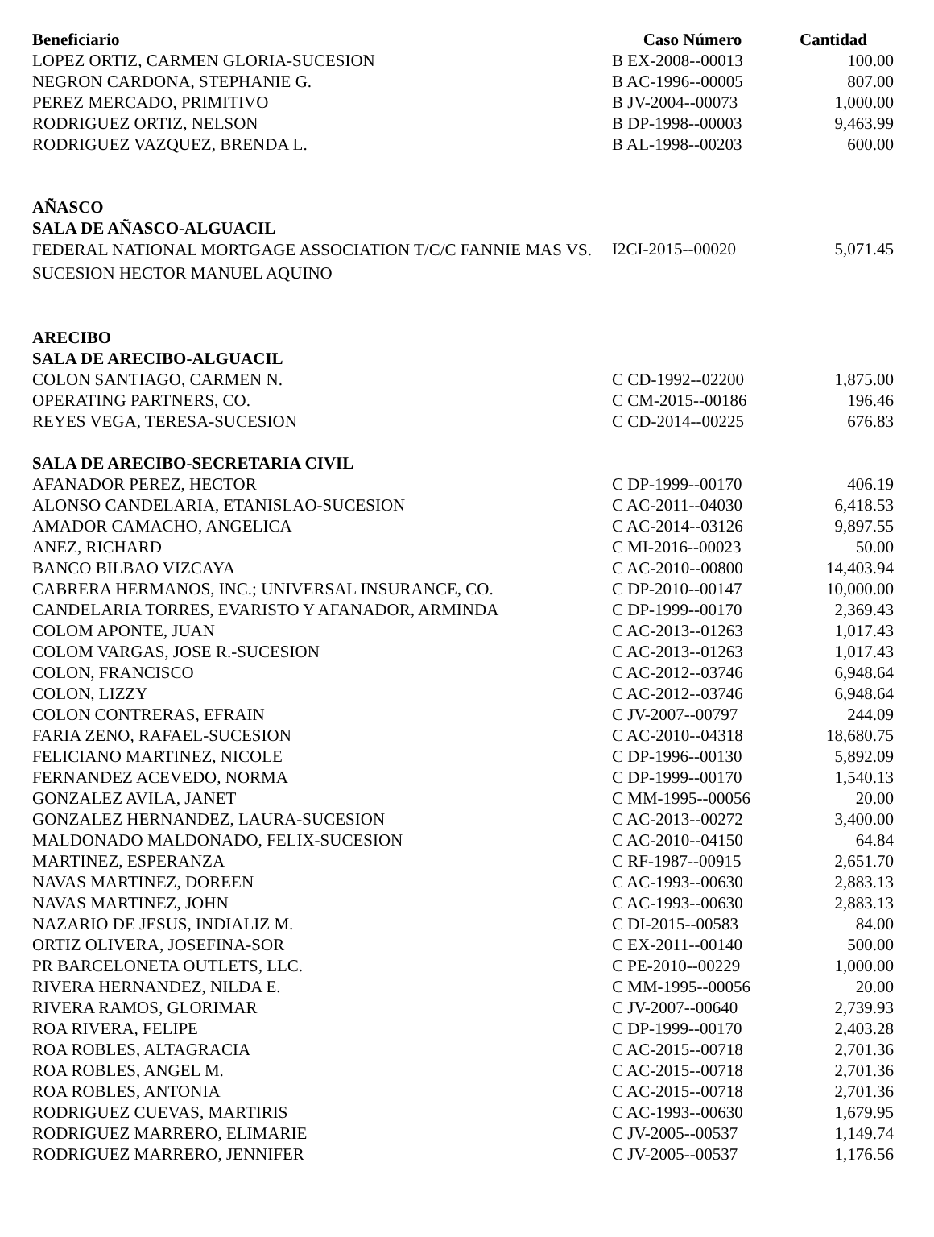| Beneficiario | Caso Número | Cantidad |
| --- | --- | --- |
| LOPEZ ORTIZ, CARMEN GLORIA-SUCESION | B EX-2008--00013 | 100.00 |
| NEGRON CARDONA, STEPHANIE G. | B AC-1996--00005 | 807.00 |
| PEREZ MERCADO, PRIMITIVO | B JV-2004--00073 | 1,000.00 |
| RODRIGUEZ ORTIZ, NELSON | B DP-1998--00003 | 9,463.99 |
| RODRIGUEZ VAZQUEZ, BRENDA L. | B AL-1998--00203 | 600.00 |
| AÑASCO | | |
| SALA DE AÑASCO-ALGUACIL | | |
| FEDERAL NATIONAL MORTGAGE ASSOCIATION T/C/C FANNIE MAS VS. SUCESION HECTOR MANUEL AQUINO | I2CI-2015--00020 | 5,071.45 |
| ARECIBO | | |
| SALA DE ARECIBO-ALGUACIL | | |
| COLON SANTIAGO, CARMEN N. | C CD-1992--02200 | 1,875.00 |
| OPERATING PARTNERS, CO. | C CM-2015--00186 | 196.46 |
| REYES VEGA, TERESA-SUCESION | C CD-2014--00225 | 676.83 |
| SALA DE ARECIBO-SECRETARIA CIVIL | | |
| AFANADOR PEREZ, HECTOR | C DP-1999--00170 | 406.19 |
| ALONSO CANDELARIA, ETANISLAO-SUCESION | C AC-2011--04030 | 6,418.53 |
| AMADOR CAMACHO, ANGELICA | C AC-2014--03126 | 9,897.55 |
| ANEZ, RICHARD | C MI-2016--00023 | 50.00 |
| BANCO BILBAO VIZCAYA | C AC-2010--00800 | 14,403.94 |
| CABRERA HERMANOS, INC.; UNIVERSAL INSURANCE, CO. | C DP-2010--00147 | 10,000.00 |
| CANDELARIA TORRES, EVARISTO Y AFANADOR, ARMINDA | C DP-1999--00170 | 2,369.43 |
| COLOM APONTE, JUAN | C AC-2013--01263 | 1,017.43 |
| COLOM VARGAS, JOSE R.-SUCESION | C AC-2013--01263 | 1,017.43 |
| COLON, FRANCISCO | C AC-2012--03746 | 6,948.64 |
| COLON, LIZZY | C AC-2012--03746 | 6,948.64 |
| COLON CONTRERAS, EFRAIN | C JV-2007--00797 | 244.09 |
| FARIA ZENO, RAFAEL-SUCESION | C AC-2010--04318 | 18,680.75 |
| FELICIANO MARTINEZ, NICOLE | C DP-1996--00130 | 5,892.09 |
| FERNANDEZ ACEVEDO, NORMA | C DP-1999--00170 | 1,540.13 |
| GONZALEZ AVILA, JANET | C MM-1995--00056 | 20.00 |
| GONZALEZ HERNANDEZ, LAURA-SUCESION | C AC-2013--00272 | 3,400.00 |
| MALDONADO MALDONADO, FELIX-SUCESION | C AC-2010--04150 | 64.84 |
| MARTINEZ, ESPERANZA | C RF-1987--00915 | 2,651.70 |
| NAVAS MARTINEZ, DOREEN | C AC-1993--00630 | 2,883.13 |
| NAVAS MARTINEZ, JOHN | C AC-1993--00630 | 2,883.13 |
| NAZARIO DE JESUS, INDIALIZ M. | C DI-2015--00583 | 84.00 |
| ORTIZ OLIVERA, JOSEFINA-SOR | C EX-2011--00140 | 500.00 |
| PR BARCELONETA OUTLETS, LLC. | C PE-2010--00229 | 1,000.00 |
| RIVERA HERNANDEZ, NILDA E. | C MM-1995--00056 | 20.00 |
| RIVERA RAMOS, GLORIMAR | C JV-2007--00640 | 2,739.93 |
| ROA RIVERA, FELIPE | C DP-1999--00170 | 2,403.28 |
| ROA ROBLES, ALTAGRACIA | C AC-2015--00718 | 2,701.36 |
| ROA ROBLES, ANGEL M. | C AC-2015--00718 | 2,701.36 |
| ROA ROBLES, ANTONIA | C AC-2015--00718 | 2,701.36 |
| RODRIGUEZ CUEVAS, MARTIRIS | C AC-1993--00630 | 1,679.95 |
| RODRIGUEZ MARRERO, ELIMARIE | C JV-2005--00537 | 1,149.74 |
| RODRIGUEZ MARRERO, JENNIFER | C JV-2005--00537 | 1,176.56 |